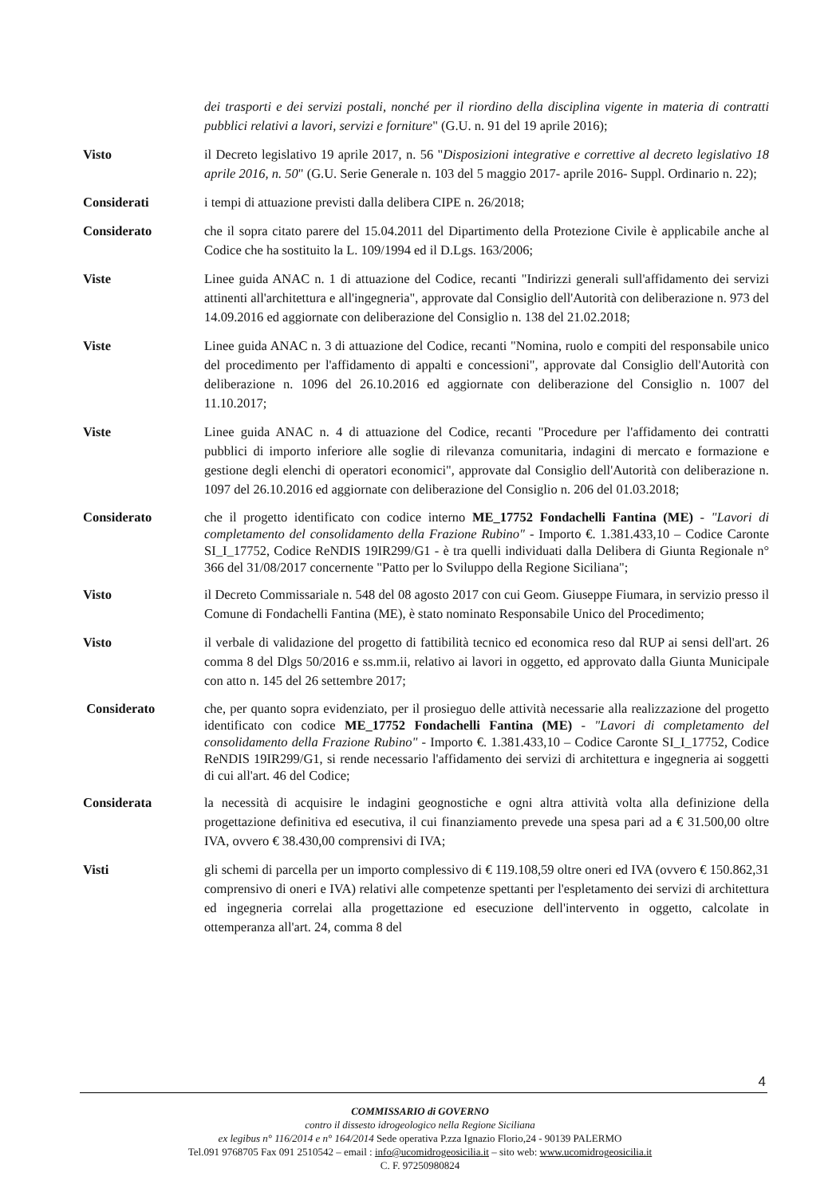dei trasporti e dei servizi postali, nonché per il riordino della disciplina vigente in materia di contratti pubblici relativi a lavori, servizi e forniture" (G.U. n. 91 del 19 aprile 2016);
Visto il Decreto legislativo 19 aprile 2017, n. 56 "Disposizioni integrative e correttive al decreto legislativo 18 aprile 2016, n. 50" (G.U. Serie Generale n. 103 del 5 maggio 2017- aprile 2016- Suppl. Ordinario n. 22);
Considerati i tempi di attuazione previsti dalla delibera CIPE n. 26/2018;
Considerato che il sopra citato parere del 15.04.2011 del Dipartimento della Protezione Civile è applicabile anche al Codice che ha sostituito la L. 109/1994 ed il D.Lgs. 163/2006;
Viste Linee guida ANAC n. 1 di attuazione del Codice, recanti "Indirizzi generali sull'affidamento dei servizi attinenti all'architettura e all'ingegneria", approvate dal Consiglio dell'Autorità con deliberazione n. 973 del 14.09.2016 ed aggiornate con deliberazione del Consiglio n. 138 del 21.02.2018;
Viste Linee guida ANAC n. 3 di attuazione del Codice, recanti "Nomina, ruolo e compiti del responsabile unico del procedimento per l'affidamento di appalti e concessioni", approvate dal Consiglio dell'Autorità con deliberazione n. 1096 del 26.10.2016 ed aggiornate con deliberazione del Consiglio n. 1007 del 11.10.2017;
Viste Linee guida ANAC n. 4 di attuazione del Codice, recanti "Procedure per l'affidamento dei contratti pubblici di importo inferiore alle soglie di rilevanza comunitaria, indagini di mercato e formazione e gestione degli elenchi di operatori economici", approvate dal Consiglio dell'Autorità con deliberazione n. 1097 del 26.10.2016 ed aggiornate con deliberazione del Consiglio n. 206 del 01.03.2018;
Considerato che il progetto identificato con codice interno ME_17752 Fondachelli Fantina (ME) - "Lavori di completamento del consolidamento della Frazione Rubino" - Importo €. 1.381.433,10 – Codice Caronte SI_I_17752, Codice ReNDIS 19IR299/G1 - è tra quelli individuati dalla Delibera di Giunta Regionale n° 366 del 31/08/2017 concernente "Patto per lo Sviluppo della Regione Siciliana";
Visto il Decreto Commissariale n. 548 del 08 agosto 2017 con cui Geom. Giuseppe Fiumara, in servizio presso il Comune di Fondachelli Fantina (ME), è stato nominato Responsabile Unico del Procedimento;
Visto il verbale di validazione del progetto di fattibilità tecnico ed economica reso dal RUP ai sensi dell'art. 26 comma 8 del Dlgs 50/2016 e ss.mm.ii, relativo ai lavori in oggetto, ed approvato dalla Giunta Municipale con atto n. 145 del 26 settembre 2017;
Considerato che, per quanto sopra evidenziato, per il prosieguo delle attività necessarie alla realizzazione del progetto identificato con codice ME_17752 Fondachelli Fantina (ME) - "Lavori di completamento del consolidamento della Frazione Rubino" - Importo €. 1.381.433,10 – Codice Caronte SI_I_17752, Codice ReNDIS 19IR299/G1, si rende necessario l'affidamento dei servizi di architettura e ingegneria ai soggetti di cui all'art. 46 del Codice;
Considerata la necessità di acquisire le indagini geognostiche e ogni altra attività volta alla definizione della progettazione definitiva ed esecutiva, il cui finanziamento prevede una spesa pari ad a € 31.500,00 oltre IVA, ovvero € 38.430,00 comprensivi di IVA;
Visti gli schemi di parcella per un importo complessivo di € 119.108,59 oltre oneri ed IVA (ovvero € 150.862,31 comprensivo di oneri e IVA) relativi alle competenze spettanti per l'espletamento dei servizi di architettura ed ingegneria correlai alla progettazione ed esecuzione dell'intervento in oggetto, calcolate in ottemperanza all'art. 24, comma 8 del
4
COMMISSARIO di GOVERNO
contro il dissesto idrogeologico nella Regione Siciliana
ex legibus n° 116/2014 e n° 164/2014 Sede operativa P.zza Ignazio Florio,24 - 90139 PALERMO
Tel.091 9768705 Fax 091 2510542 – email : info@ucomidrogeosicilia.it – sito web: www.ucomidrogeosicilia.it
C. F. 97250980824